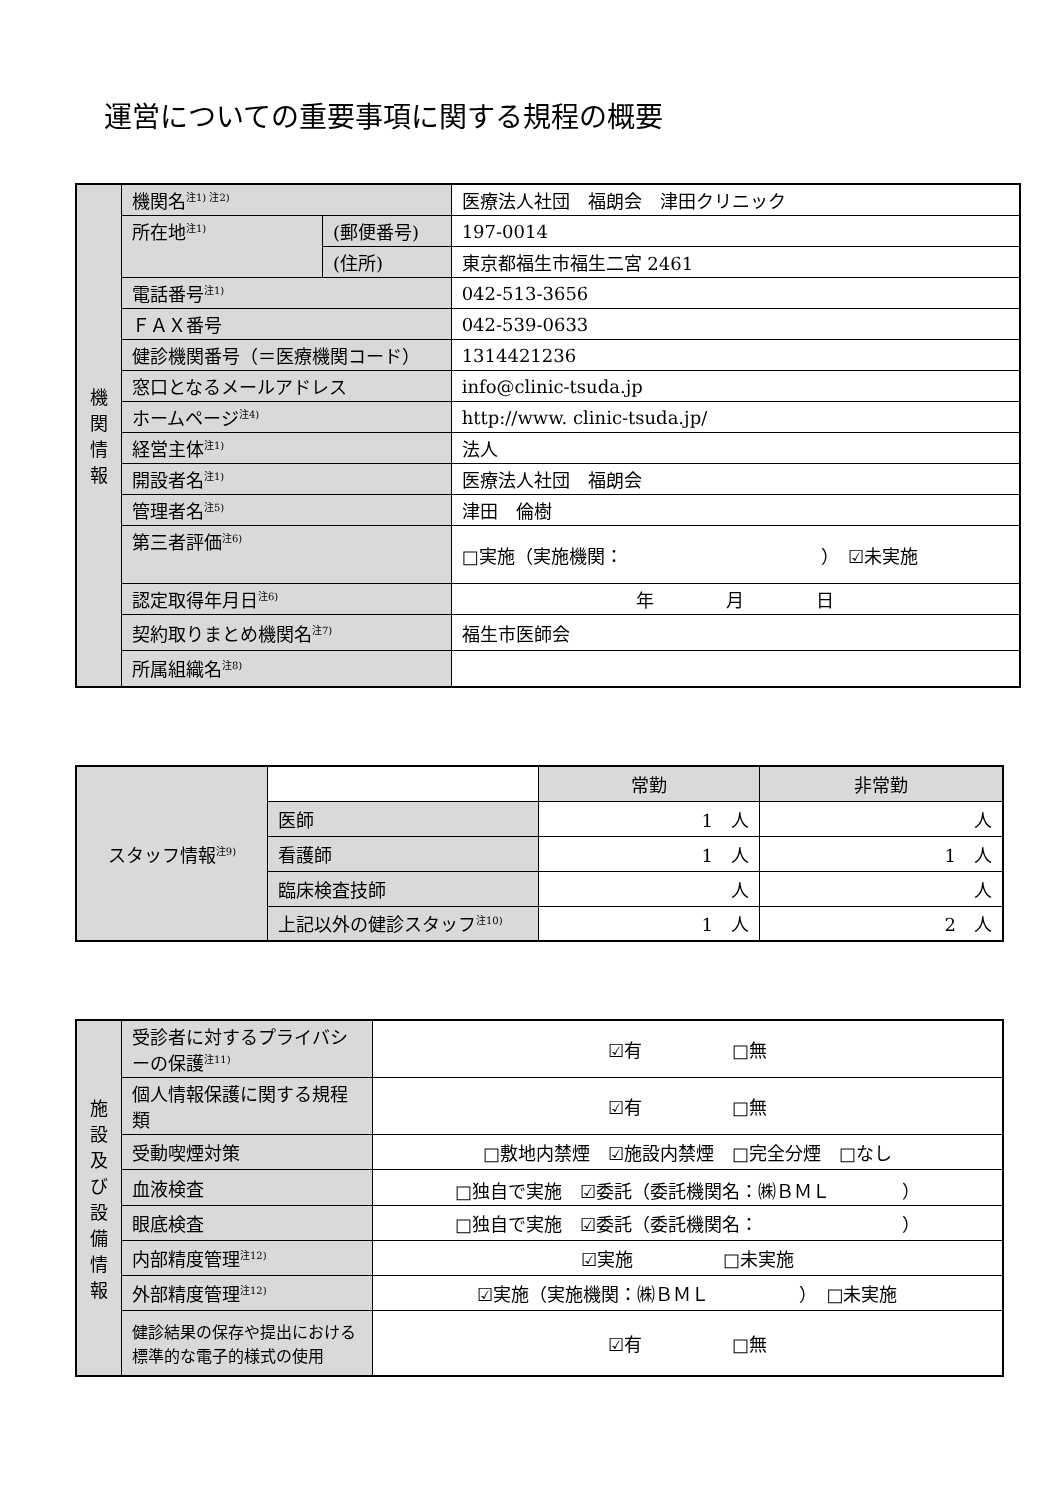運営についての重要事項に関する規程の概要
| 機 関 情 報 | 機関名<sup>注1) 注2)</sup> | | 医療法人社団 福朗会 津田クリニック |
| | 所在地<sup>注1)</sup> | (郵便番号) | 197-0014 |
| | | (住所) | 東京都福生市福生二宮 2461 |
| | 電話番号<sup>注1)</sup> | | 042-513-3656 |
| | ＦＡＸ番号 | | 042-539-0633 |
| | 健診機関番号（＝医療機関コード） | | 1314421236 |
| | 窓口となるメールアドレス | | info@clinic-tsuda.jp |
| | ホームページ<sup>注4)</sup> | | http://www. clinic-tsuda.jp/ |
| | 経営主体<sup>注1)</sup> | | 法人 |
| | 開設者名<sup>注1)</sup> | | 医療法人社団 福朗会 |
| | 管理者名<sup>注5)</sup> | | 津田 倫樹 |
| | 第三者評価<sup>注6)</sup> | | □実施（実施機関： ） ☑未実施 |
| | 認定取得年月日<sup>注6)</sup> | | 年 月 日 |
| | 契約取りまとめ機関名<sup>注7)</sup> | | 福生市医師会 |
| | 所属組織名<sup>注8)</sup> | | |
| スタッフ情報<sup>注9)</sup> | | 常勤 | 非常勤 |
| | 医師 | 1 人 | 人 |
| | 看護師 | 1 人 | 1 人 |
| | 臨床検査技師 | 人 | 人 |
| | 上記以外の健診スタッフ<sup>注10)</sup> | 1 人 | 2 人 |
| 施 設 及 び 設 備 情 報 | 受診者に対するプライバシーの保護<sup>注11)</sup> | ☑有 □無 |
| | 個人情報保護に関する規程類 | ☑有 □無 |
| | 受動喫煙対策 | □敷地内禁煙 ☑施設内禁煙 □完全分煙 □なし |
| | 血液検査 | □独自で実施 ☑委託（委託機関名：㈱ＢＭＬ ） |
| | 眼底検査 | □独自で実施 ☑委託（委託機関名： ） |
| | 内部精度管理<sup>注12)</sup> | ☑実施 □未実施 |
| | 外部精度管理<sup>注12)</sup> | ☑実施（実施機関：㈱ＢＭＬ ） □未実施 |
| | 健診結果の保存や提出における標準的な電子的様式の使用 | ☑有 □無 |